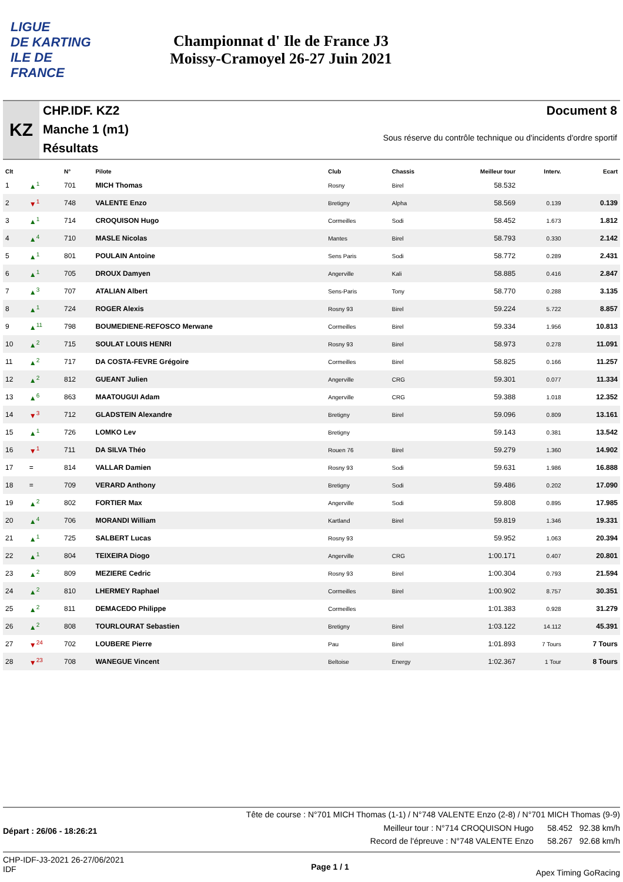LIGUE
DE KARTING
ILE DE
FRANCE
Championnat d' Ile de France J3
Moissy-Cramoyel 26-27 Juin 2021
KZ
CHP.IDF. KZ2
Manche 1 (m1)
Résultats
Document 8
Sous réserve du contrôle technique ou d'incidents d'ordre sportif
| Clt | | N° | Pilote | Club | Chassis | Meilleur tour | Interv. | Ecart |
| --- | --- | --- | --- | --- | --- | --- | --- | --- |
| 1 | ▲<sup>1</sup> | 701 | MICH Thomas | Rosny | Birel | 58.532 | | |
| 2 | ▼<sup>1</sup> | 748 | VALENTE Enzo | Bretigny | Alpha | 58.569 | 0.139 | 0.139 |
| 3 | ▲<sup>1</sup> | 714 | CROQUISON Hugo | Cormeilles | Sodi | 58.452 | 1.673 | 1.812 |
| 4 | ▲<sup>4</sup> | 710 | MASLE Nicolas | Mantes | Birel | 58.793 | 0.330 | 2.142 |
| 5 | ▲<sup>1</sup> | 801 | POULAIN Antoine | Sens Paris | Sodi | 58.772 | 0.289 | 2.431 |
| 6 | ▲<sup>1</sup> | 705 | DROUX Damyen | Angerville | Kali | 58.885 | 0.416 | 2.847 |
| 7 | ▲<sup>3</sup> | 707 | ATALIAN Albert | Sens-Paris | Tony | 58.770 | 0.288 | 3.135 |
| 8 | ▲<sup>1</sup> | 724 | ROGER Alexis | Rosny 93 | Birel | 59.224 | 5.722 | 8.857 |
| 9 | ▲<sup>11</sup> | 798 | BOUMEDIENE-REFOSCO Merwane | Cormeilles | Birel | 59.334 | 1.956 | 10.813 |
| 10 | ▲<sup>2</sup> | 715 | SOULAT LOUIS HENRI | Rosny 93 | Birel | 58.973 | 0.278 | 11.091 |
| 11 | ▲<sup>2</sup> | 717 | DA COSTA-FEVRE Grégoire | Cormeilles | Birel | 58.825 | 0.166 | 11.257 |
| 12 | ▲<sup>2</sup> | 812 | GUEANT Julien | Angerville | CRG | 59.301 | 0.077 | 11.334 |
| 13 | ▲<sup>6</sup> | 863 | MAATOUGUI Adam | Angerville | CRG | 59.388 | 1.018 | 12.352 |
| 14 | ▼<sup>3</sup> | 712 | GLADSTEIN Alexandre | Bretigny | Birel | 59.096 | 0.809 | 13.161 |
| 15 | ▲<sup>1</sup> | 726 | LOMKO Lev | Bretigny | | 59.143 | 0.381 | 13.542 |
| 16 | ▼<sup>1</sup> | 711 | DA SILVA Théo | Rouen 76 | Birel | 59.279 | 1.360 | 14.902 |
| 17 | = | 814 | VALLAR Damien | Rosny 93 | Sodi | 59.631 | 1.986 | 16.888 |
| 18 | = | 709 | VERARD Anthony | Bretigny | Sodi | 59.486 | 0.202 | 17.090 |
| 19 | ▲<sup>2</sup> | 802 | FORTIER Max | Angerville | Sodi | 59.808 | 0.895 | 17.985 |
| 20 | ▲<sup>4</sup> | 706 | MORANDI William | Kartland | Birel | 59.819 | 1.346 | 19.331 |
| 21 | ▲<sup>1</sup> | 725 | SALBERT Lucas | Rosny 93 | | 59.952 | 1.063 | 20.394 |
| 22 | ▲<sup>1</sup> | 804 | TEIXEIRA Diogo | Angerville | CRG | 1:00.171 | 0.407 | 20.801 |
| 23 | ▲<sup>2</sup> | 809 | MEZIERE Cedric | Rosny 93 | Birel | 1:00.304 | 0.793 | 21.594 |
| 24 | ▲<sup>2</sup> | 810 | LHERMEY Raphael | Cormeilles | Birel | 1:00.902 | 8.757 | 30.351 |
| 25 | ▲<sup>2</sup> | 811 | DEMACEDO Philippe | Cormeilles | | 1:01.383 | 0.928 | 31.279 |
| 26 | ▲<sup>2</sup> | 808 | TOURLOURAT Sebastien | Bretigny | Birel | 1:03.122 | 14.112 | 45.391 |
| 27 | ▼<sup>24</sup> | 702 | LOUBERE Pierre | Pau | Birel | 1:01.893 | 7 Tours | 7 Tours |
| 28 | ▼<sup>23</sup> | 708 | WANEGUE Vincent | Beltoise | Energy | 1:02.367 | 1 Tour | 8 Tours |
Tête de course : N°701 MICH Thomas (1-1) / N°748 VALENTE Enzo (2-8) / N°701 MICH Thomas (9-9)
Départ : 26/06 - 18:26:21
Meilleur tour : N°714 CROQUISON Hugo 58.452 92.38 km/h
Record de l'épreuve : N°748 VALENTE Enzo 58.267 92.68 km/h
CHP-IDF-J3-2021 26-27/06/2021
IDF
Page 1 / 1
Apex Timing GoRacing